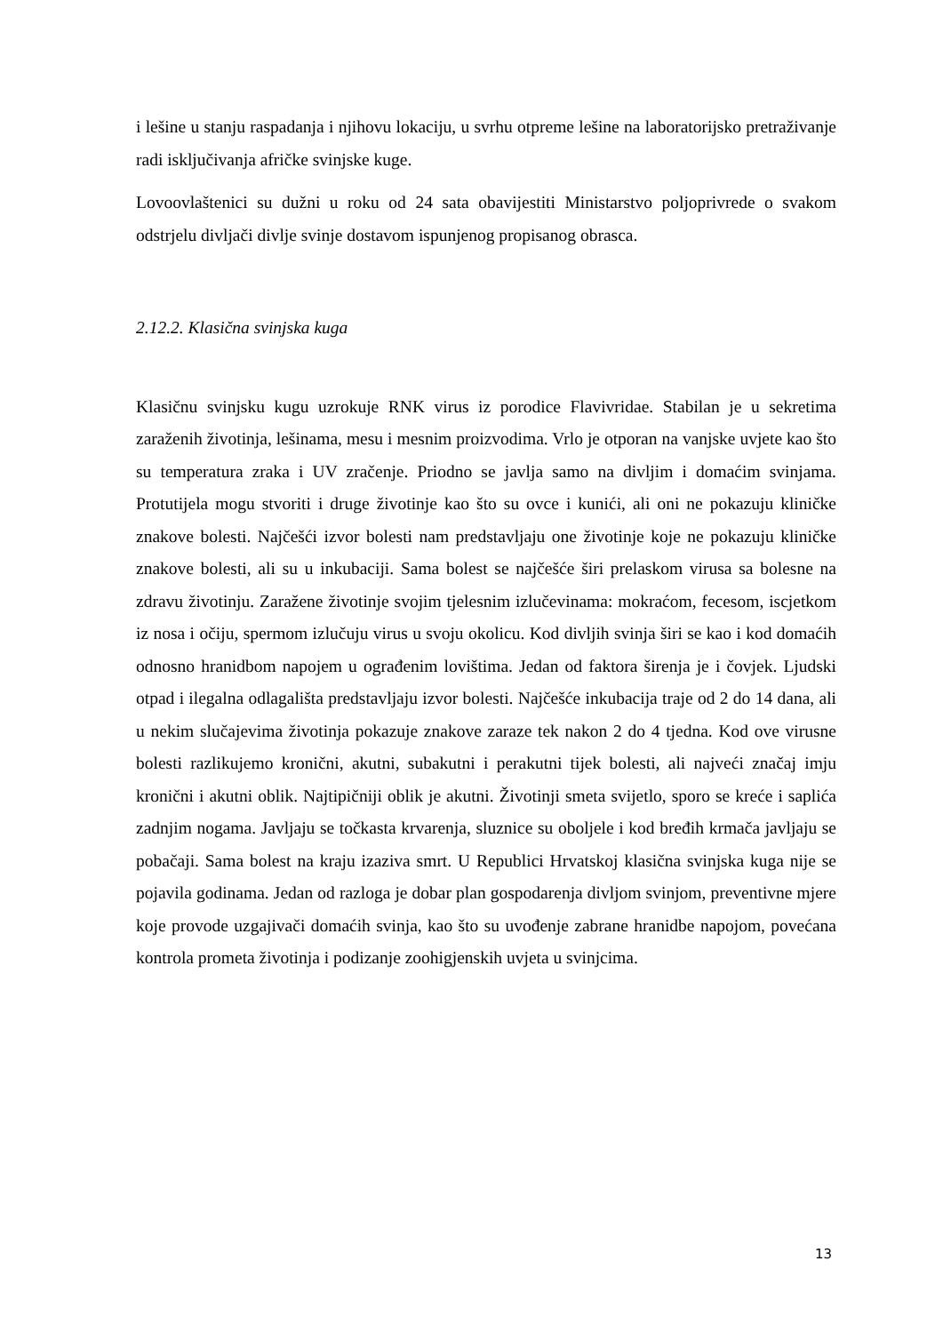i lešine u stanju raspadanja i njihovu lokaciju, u svrhu otpreme lešine na laboratorijsko pretraživanje radi isključivanja afričke svinjske kuge.
Lovoovlaštenici su dužni u roku od 24 sata obavijestiti Ministarstvo poljoprivrede o svakom odstrjelu divljači divlje svinje dostavom ispunjenog propisanog obrasca.
2.12.2. Klasična svinjska kuga
Klasičnu svinjsku kugu uzrokuje RNK virus iz porodice Flavivridae. Stabilan je u sekretima zaraženih životinja, lešinama, mesu i mesnim proizvodima. Vrlo je otporan na vanjske uvjete kao što su temperatura zraka i UV zračenje. Priodno se javlja samo na divljim i domaćim svinjama. Protutijela mogu stvoriti i druge životinje kao što su ovce i kunići, ali oni ne pokazuju kliničke znakove bolesti. Najčešći izvor bolesti nam predstavljaju one životinje koje ne pokazuju kliničke znakove bolesti, ali su u inkubaciji. Sama bolest se najčešće širi prelaskom virusa sa bolesne na zdravu životinju. Zaražene životinje svojim tjelesnim izlučevinama: mokraćom, fecesom, iscjetkom iz nosa i očiju, spermom izlučuju virus u svoju okolicu. Kod divljih svinja širi se kao i kod domaćih odnosno hranidbom napojem u ograđenim lovištima. Jedan od faktora širenja je i čovjek. Ljudski otpad i ilegalna odlagališta predstavljaju izvor bolesti. Najčešće inkubacija traje od 2 do 14 dana, ali u nekim slučajevima životinja pokazuje znakove zaraze tek nakon 2 do 4 tjedna. Kod ove virusne bolesti razlikujemo kronični, akutni, subakutni i perakutni tijek bolesti, ali najveći značaj imju kronični i akutni oblik. Najtipičniji oblik je akutni. Životinji smeta svijetlo, sporo se kreće i saplića zadnjim nogama. Javljaju se točkasta krvarenja, sluznice su oboljele i kod bređih krmača javljaju se pobačaji. Sama bolest na kraju izaziva smrt. U Republici Hrvatskoj klasična svinjska kuga nije se pojavila godinama. Jedan od razloga je dobar plan gospodarenja divljom svinjom, preventivne mjere koje provode uzgajivači domaćih svinja, kao što su uvođenje zabrane hranidbe napojom, povećana kontrola prometa životinja i podizanje zoohigjenskih uvjeta u svinjcima.
13